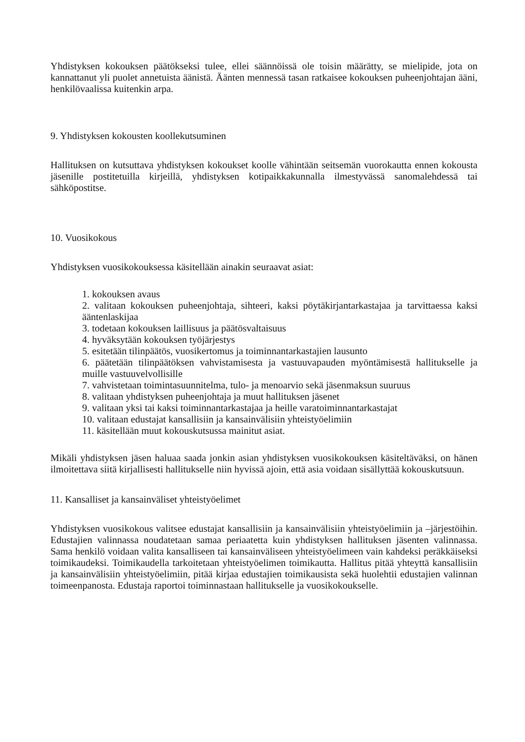Yhdistyksen kokouksen päätökseksi tulee, ellei säännöissä ole toisin määrätty, se mielipide, jota on kannattanut yli puolet annetuista äänistä. Äänten mennessä tasan ratkaisee kokouksen puheenjohtajan ääni, henkilövaalissa kuitenkin arpa.
9. Yhdistyksen kokousten koollekutsuminen
Hallituksen on kutsuttava yhdistyksen kokoukset koolle vähintään seitsemän vuorokautta ennen kokousta jäsenille postitetuilla kirjeillä, yhdistyksen kotipaikkakunnalla ilmestyvässä sanomalehdessä tai sähköpostitse.
10. Vuosikokous
Yhdistyksen vuosikokouksessa käsitellään ainakin seuraavat asiat:
1. kokouksen avaus
2. valitaan kokouksen puheenjohtaja, sihteeri, kaksi pöytäkirjantarkastajaa ja tarvittaessa kaksi ääntenlaskijaa
3. todetaan kokouksen laillisuus ja päätösvaltaisuus
4. hyväksytään kokouksen työjärjestys
5. esitetään tilinpäätös, vuosikertomus ja toiminnantarkastajien lausunto
6. päätetään tilinpäätöksen vahvistamisesta ja vastuuvapauden myöntämisestä hallitukselle ja muille vastuuvelvollisille
7. vahvistetaan toimintasuunnitelma, tulo- ja menoarvio sekä jäsenmaksun suuruus
8. valitaan yhdistyksen puheenjohtaja ja muut hallituksen jäsenet
9. valitaan yksi tai kaksi toiminnantarkastajaa ja heille varatoiminnantarkastajat
10. valitaan edustajat kansallisiin ja kansainvälisiin yhteistyöelimiin
11. käsitellään muut kokouskutsussa mainitut asiat.
Mikäli yhdistyksen jäsen haluaa saada jonkin asian yhdistyksen vuosikokouksen käsiteltäväksi, on hänen ilmoitettava siitä kirjallisesti hallitukselle niin hyvissä ajoin, että asia voidaan sisällyttää kokouskutsuun.
11. Kansalliset ja kansainväliset yhteistyöelimet
Yhdistyksen vuosikokous valitsee edustajat kansallisiin ja kansainvälisiin yhteistyöelimiin ja –järjestöihin. Edustajien valinnassa noudatetaan samaa periaatetta kuin yhdistyksen hallituksen jäsenten valinnassa. Sama henkilö voidaan valita kansalliseen tai kansainväliseen yhteistyöelimeen vain kahdeksi peräkkäiseksi toimikaudeksi. Toimikaudella tarkoitetaan yhteistyöelimen toimikautta. Hallitus pitää yhteyttä kansallisiin ja kansainvälisiin yhteistyöelimiin, pitää kirjaa edustajien toimikausista sekä huolehtii edustajien valinnan toimeenpanosta. Edustaja raportoi toiminnastaan hallitukselle ja vuosikokoukselle.